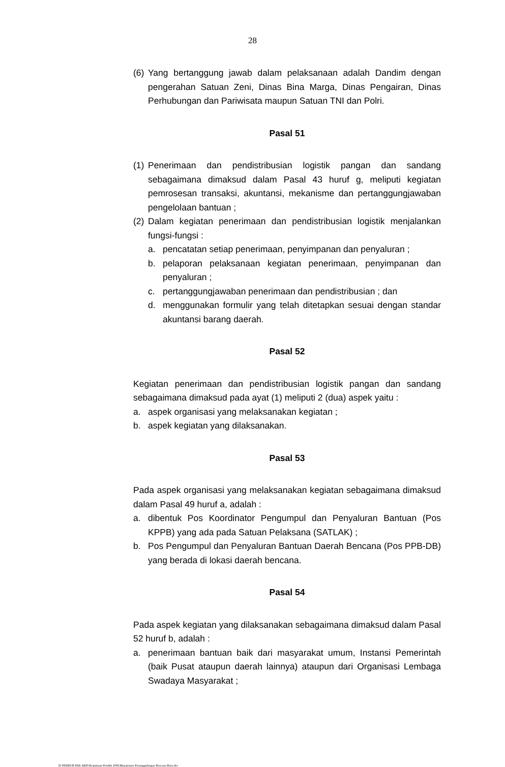28
(6) Yang bertanggung jawab dalam pelaksanaan adalah Dandim dengan pengerahan Satuan Zeni, Dinas Bina Marga, Dinas Pengairan, Dinas Perhubungan dan Pariwisata maupun Satuan TNI dan Polri.
Pasal 51
(1) Penerimaan dan pendistribusian logistik pangan dan sandang sebagaimana dimaksud dalam Pasal 43 huruf g, meliputi kegiatan pemrosesan transaksi, akuntansi, mekanisme dan pertanggungjawaban pengelolaan bantuan ;
(2) Dalam kegiatan penerimaan dan pendistribusian logistik menjalankan fungsi-fungsi :
a. pencatatan setiap penerimaan, penyimpanan dan penyaluran ;
b. pelaporan pelaksanaan kegiatan penerimaan, penyimpanan dan penyaluran ;
c. pertanggungjawaban penerimaan dan pendistribusian ; dan
d. menggunakan formulir yang telah ditetapkan sesuai dengan standar akuntansi barang daerah.
Pasal 52
Kegiatan penerimaan dan pendistribusian logistik pangan dan sandang sebagaimana dimaksud pada ayat (1) meliputi 2 (dua) aspek yaitu :
a. aspek organisasi yang melaksanakan kegiatan ;
b. aspek kegiatan yang dilaksanakan.
Pasal 53
Pada aspek organisasi yang melaksanakan kegiatan sebagaimana dimaksud dalam Pasal 49 huruf a, adalah :
a. dibentuk Pos Koordinator Pengumpul dan Penyaluran Bantuan (Pos KPPB) yang ada pada Satuan Pelaksana (SATLAK) ;
b. Pos Pengumpul dan Penyaluran Bantuan Daerah Bencana (Pos PPB-DB) yang berada di lokasi daerah bencana.
Pasal 54
Pada aspek kegiatan yang dilaksanakan sebagaimana dimaksud dalam Pasal 52 huruf b, adalah :
a. penerimaan bantuan baik dari masyarakat umum, Instansi Pemerintah (baik Pusat ataupun daerah lainnya) ataupun dari Organisasi Lembaga Swadaya Masyarakat ;
D:\PERBUB PAK ARIS\Keputusan Pendek 2006\Manajemen Penanggulangan Bencana Baru.doc